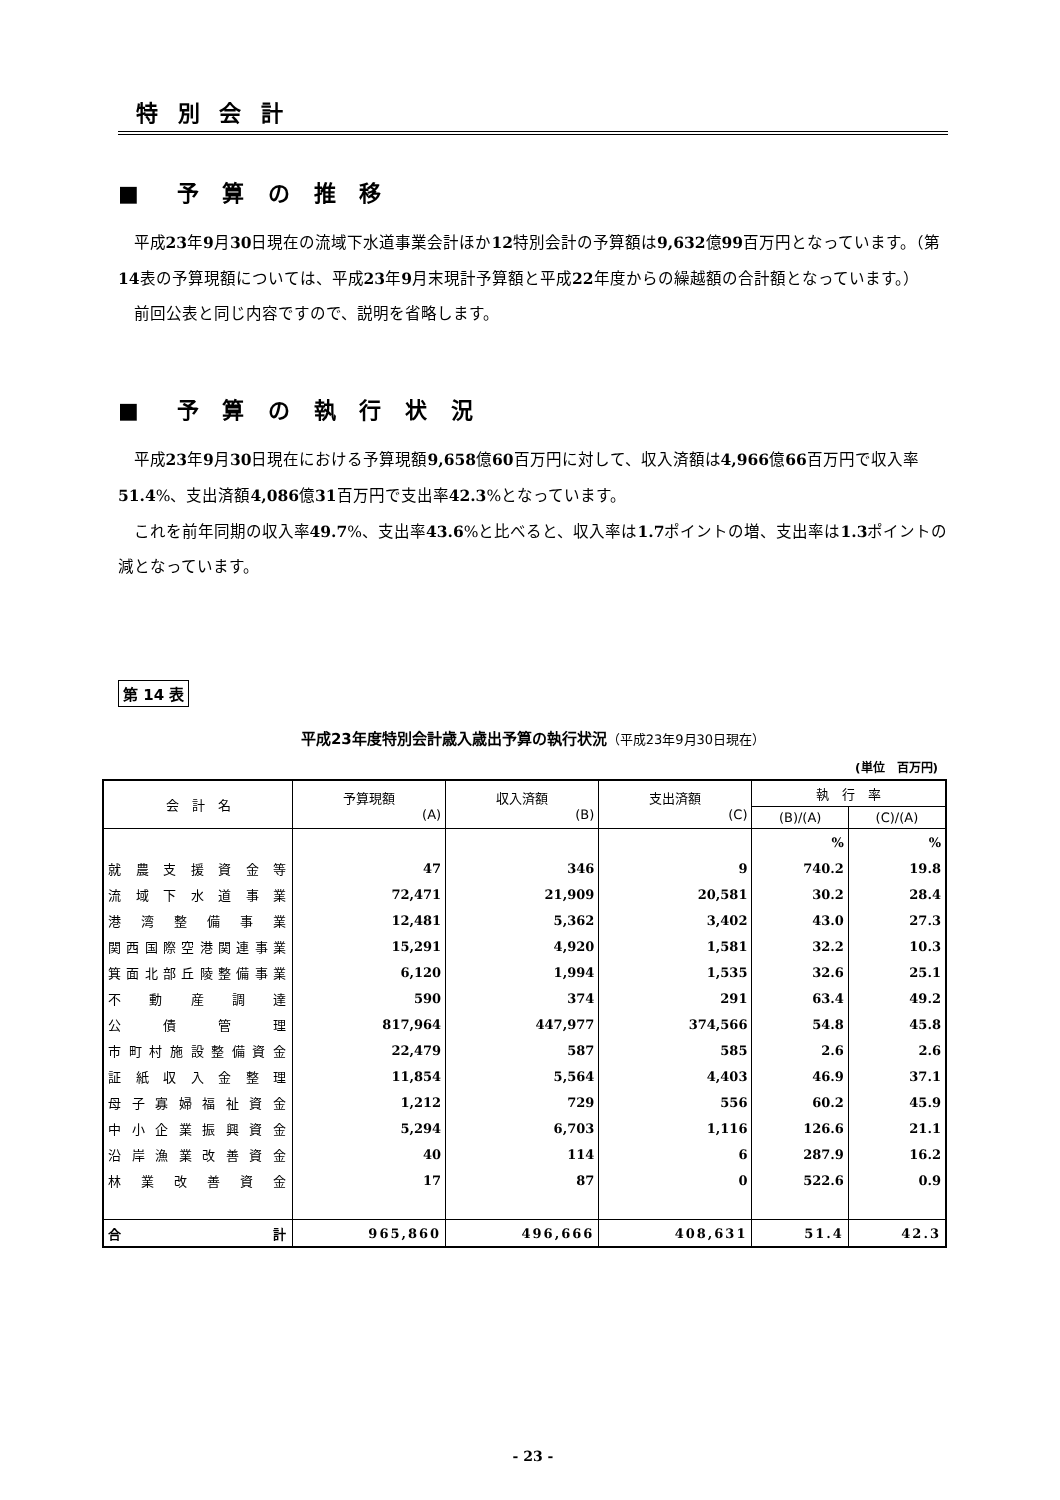特 別 会 計
■　予 算 の 推 移
平成23年9月30日現在の流域下水道事業会計ほか12特別会計の予算額は9,632億99百万円となっています。（第14表の予算現額については、平成23年9月末現計予算額と平成22年度からの繰越額の合計額となっています。）
前回公表と同じ内容ですので、説明を省略します。
■　予 算 の 執 行 状 況
平成23年9月30日現在における予算現額9,658億60百万円に対して、収入済額は4,966億66百万円で収入率51.4%、支出済額4,086億31百万円で支出率42.3%となっています。
これを前年同期の収入率49.7%、支出率43.6%と比べると、収入率は1.7ポイントの増、支出率は1.3ポイントの減となっています。
第 14 表
平成23年度特別会計歳入歳出予算の執行状況（平成23年9月30日現在）
(単位　百万円)
| 会 計 名 | 予算現額 (A) | 収入済額 (B) | 支出済額 (C) | 執 行 率 | |
| --- | --- | --- | --- | --- | --- |
| | | | | (B)/(A) | (C)/(A) |
| | | | | % | % |
| 就農支援資金等 | 47 | 346 | 9 | 740.2 | 19.8 |
| 流域下水道事業 | 72,471 | 21,909 | 20,581 | 30.2 | 28.4 |
| 港湾整備事業 | 12,481 | 5,362 | 3,402 | 43.0 | 27.3 |
| 関西国際空港関連事業 | 15,291 | 4,920 | 1,581 | 32.2 | 10.3 |
| 箕面北部丘陵整備事業 | 6,120 | 1,994 | 1,535 | 32.6 | 25.1 |
| 不動産調達 | 590 | 374 | 291 | 63.4 | 49.2 |
| 公債管理 | 817,964 | 447,977 | 374,566 | 54.8 | 45.8 |
| 市町村施設整備資金 | 22,479 | 587 | 585 | 2.6 | 2.6 |
| 証紙収入金整理 | 11,854 | 5,564 | 4,403 | 46.9 | 37.1 |
| 母子寡婦福祉資金 | 1,212 | 729 | 556 | 60.2 | 45.9 |
| 中小企業振興資金 | 5,294 | 6,703 | 1,116 | 126.6 | 21.1 |
| 沿岸漁業改善資金 | 40 | 114 | 6 | 287.9 | 16.2 |
| 林業改善資金 | 17 | 87 | 0 | 522.6 | 0.9 |
| 合 計 | 965,860 | 496,666 | 408,631 | 51.4 | 42.3 |
- 23 -